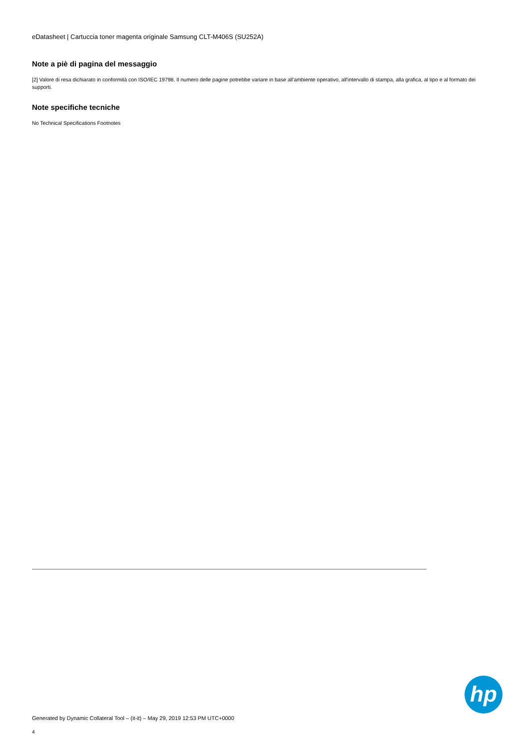eDatasheet | Cartuccia toner magenta originale Samsung CLT-M406S (SU252A)
Note a piè di pagina del messaggio
[2] Valore di resa dichiarato in conformità con ISO/IEC 19798. Il numero delle pagine potrebbe variare in base all'ambiente operativo, all'intervallo di stampa, alla grafica, al tipo e al formato dei supporti.
Note specifiche tecniche
No Technical Specifications Footnotes
hp
Generated by Dynamic Collateral Tool – (it-it) – May 29, 2019 12:53 PM UTC+0000
4